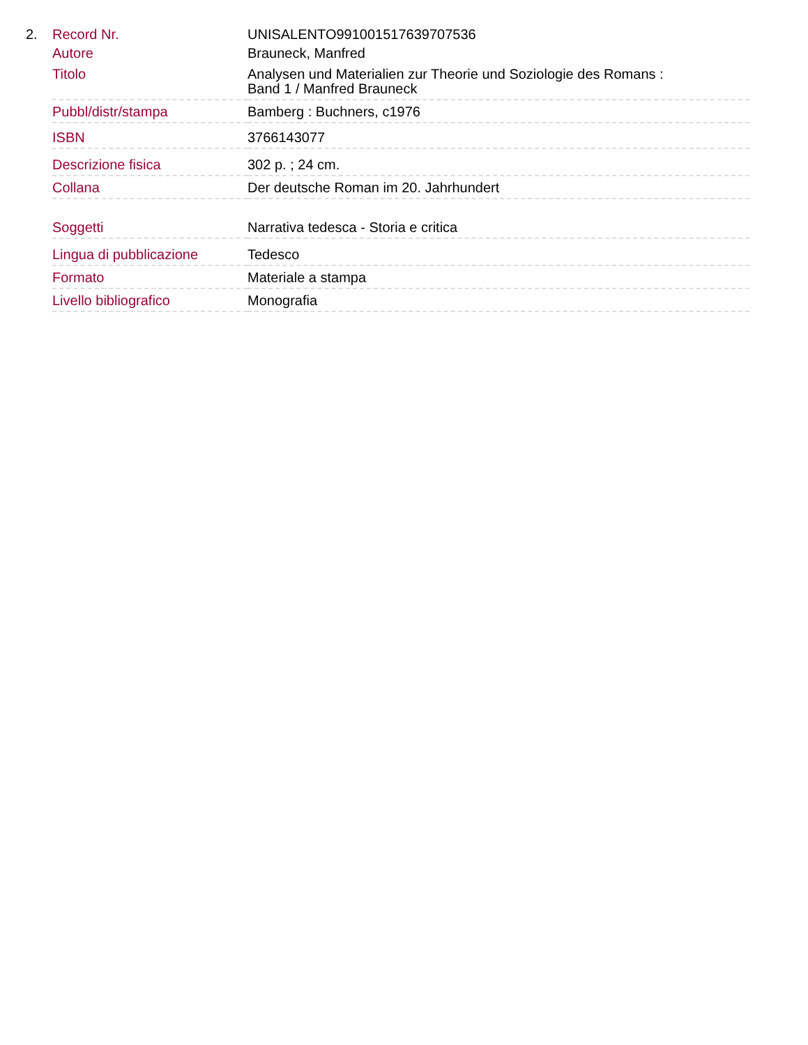2.
| Record Nr. | UNISALENTO991001517639707536 |
| Autore | Brauneck, Manfred |
| Titolo | Analysen und Materialien zur Theorie und Soziologie des Romans : Band 1 / Manfred Brauneck |
| Pubbl/distr/stampa | Bamberg : Buchners, c1976 |
| ISBN | 3766143077 |
| Descrizione fisica | 302 p. ; 24 cm. |
| Collana | Der deutsche Roman im 20. Jahrhundert |
| Soggetti | Narrativa tedesca - Storia e critica |
| Lingua di pubblicazione | Tedesco |
| Formato | Materiale a stampa |
| Livello bibliografico | Monografia |